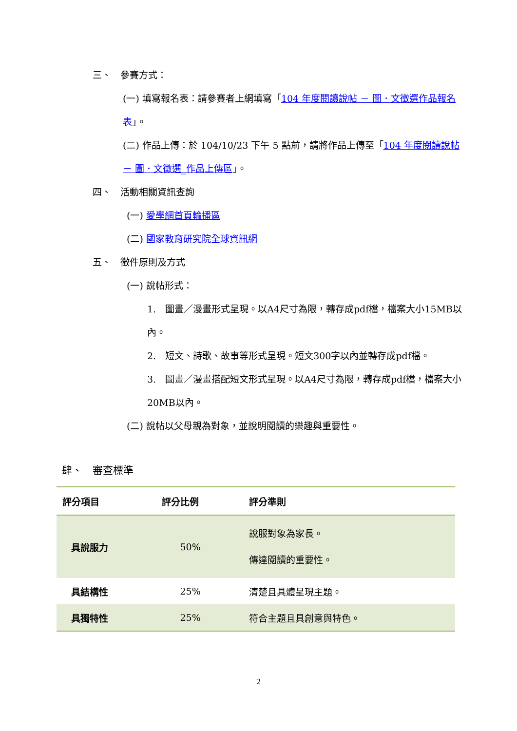三、　參賽方式：
(一) 填寫報名表：請參賽者上網填寫「104 年度閱讀說帖 － 圖．文徵選作品報名表」。
(二) 作品上傳：於 104/10/23 下午 5 點前，請將作品上傳至「104 年度閱讀說帖 － 圖．文徵選_作品上傳區」。
四、　活動相關資訊查詢
(一) 愛學網首頁輪播區
(二) 國家教育研究院全球資訊網
五、　徵件原則及方式
(一) 說帖形式：
1.　圖畫／漫畫形式呈現。以A4尺寸為限，轉存成pdf檔，檔案大小15MB以內。
2.　短文、詩歌、故事等形式呈現。短文300字以內並轉存成pdf檔。
3.　圖畫／漫畫搭配短文形式呈現。以A4尺寸為限，轉存成pdf檔，檔案大小20MB以內。
(二) 說帖以父母親為對象，並說明閱讀的樂趣與重要性。
肆、　審查標準
| 評分項目 | 評分比例 | 評分準則 |
| --- | --- | --- |
| 具說服力 | 50% | 說服對象為家長。 傳達閱讀的重要性。 |
| 具結構性 | 25% | 清楚且具體呈現主題。 |
| 具獨特性 | 25% | 符合主題且具創意與特色。 |
2